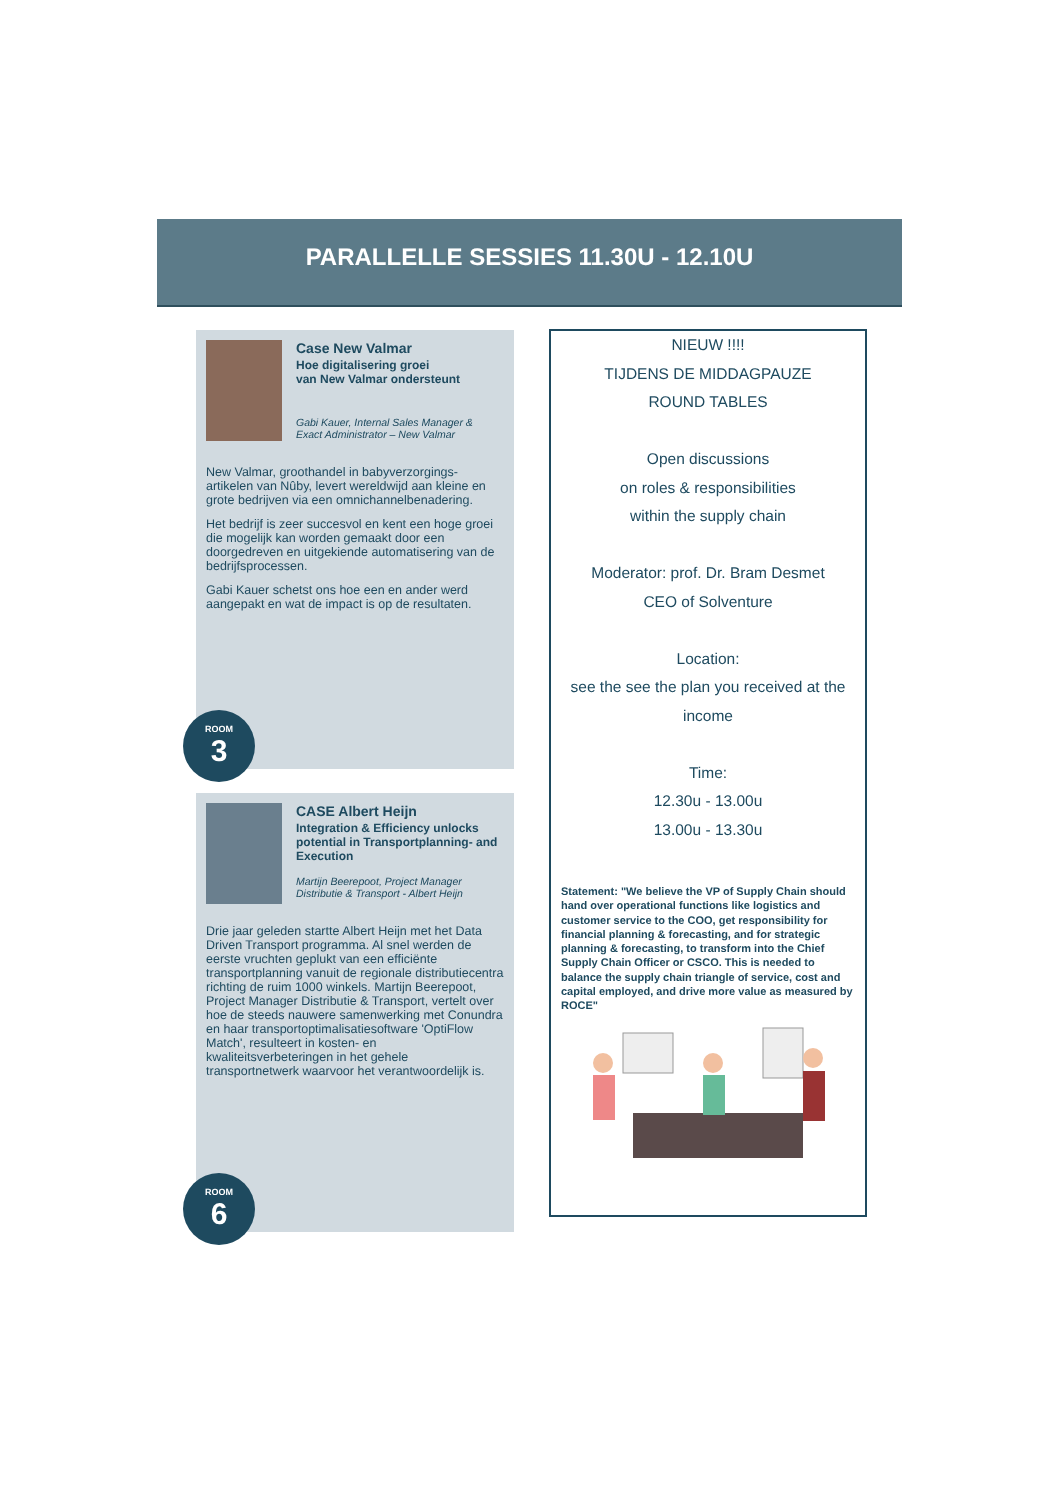PARALLELLE SESSIES 11.30U - 12.10U
Case New Valmar
Hoe digitalisering groei
van New Valmar ondersteunt
Gabi Kauer, Internal Sales Manager &
Exact Administrator – New Valmar
New Valmar, groothandel in babyverzorgings-artikelen van Nûby, levert wereldwijd aan kleine en grote bedrijven via een omnichannelbenadering.
Het bedrijf is zeer succesvol en kent een hoge groei die mogelijk kan worden gemaakt door een doorgedreven en uitgekiende automatisering van de bedrijfsprocessen.
Gabi Kauer schetst ons hoe een en ander werd aangepakt en wat de impact is op de resultaten.
ROOM
3
CASE Albert Heijn
Integration & Efficiency unlocks potential in Transportplanning- and Execution
Martijn Beerepoot, Project Manager
Distributie & Transport - Albert Heijn
Drie jaar geleden startte Albert Heijn met het Data Driven Transport programma. Al snel werden de eerste vruchten geplukt van een efficiënte transportplanning vanuit de regionale distributiecentra richting de ruim 1000 winkels. Martijn Beerepoot, Project Manager Distributie & Transport, vertelt over hoe de steeds nauwere samenwerking met Conundra en haar transportoptimalisatiesoftware 'OptiFlow Match', resulteert in kosten- en kwaliteitsverbeteringen in het gehele transportnetwerk waarvoor het verantwoordelijk is.
ROOM
6
NIEUW !!!!
TIJDENS DE MIDDAGPAUZE
ROUND TABLES
Open discussions
on roles & responsibilities
within the supply chain
Moderator: prof. Dr. Bram Desmet
CEO of Solventure
Location:
see the see the plan you received at the income
Time:
12.30u - 13.00u
13.00u - 13.30u
Statement: "We believe the VP of Supply Chain should hand over operational functions like logistics and customer service to the COO, get responsibility for financial planning & forecasting, and for strategic planning & forecasting, to transform into the Chief Supply Chain Officer or CSCO. This is needed to balance the supply chain triangle of service, cost and capital employed, and drive more value as measured by ROCE"